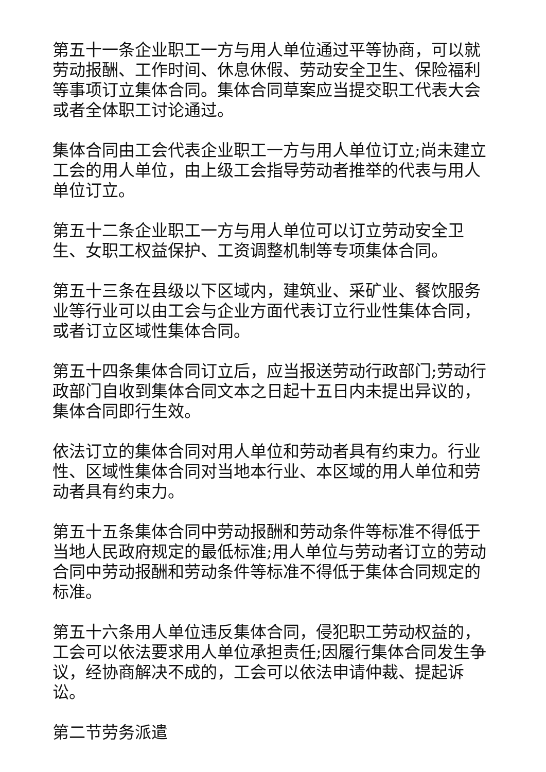第五十一条企业职工一方与用人单位通过平等协商，可以就劳动报酬、工作时间、休息休假、劳动安全卫生、保险福利等事项订立集体合同。集体合同草案应当提交职工代表大会或者全体职工讨论通过。
集体合同由工会代表企业职工一方与用人单位订立;尚未建立工会的用人单位，由上级工会指导劳动者推举的代表与用人单位订立。
第五十二条企业职工一方与用人单位可以订立劳动安全卫生、女职工权益保护、工资调整机制等专项集体合同。
第五十三条在县级以下区域内，建筑业、采矿业、餐饮服务业等行业可以由工会与企业方面代表订立行业性集体合同，或者订立区域性集体合同。
第五十四条集体合同订立后，应当报送劳动行政部门;劳动行政部门自收到集体合同文本之日起十五日内未提出异议的，集体合同即行生效。
依法订立的集体合同对用人单位和劳动者具有约束力。行业性、区域性集体合同对当地本行业、本区域的用人单位和劳动者具有约束力。
第五十五条集体合同中劳动报酬和劳动条件等标准不得低于当地人民政府规定的最低标准;用人单位与劳动者订立的劳动合同中劳动报酬和劳动条件等标准不得低于集体合同规定的标准。
第五十六条用人单位违反集体合同，侵犯职工劳动权益的，工会可以依法要求用人单位承担责任;因履行集体合同发生争议，经协商解决不成的，工会可以依法申请仲裁、提起诉讼。
第二节劳务派遣